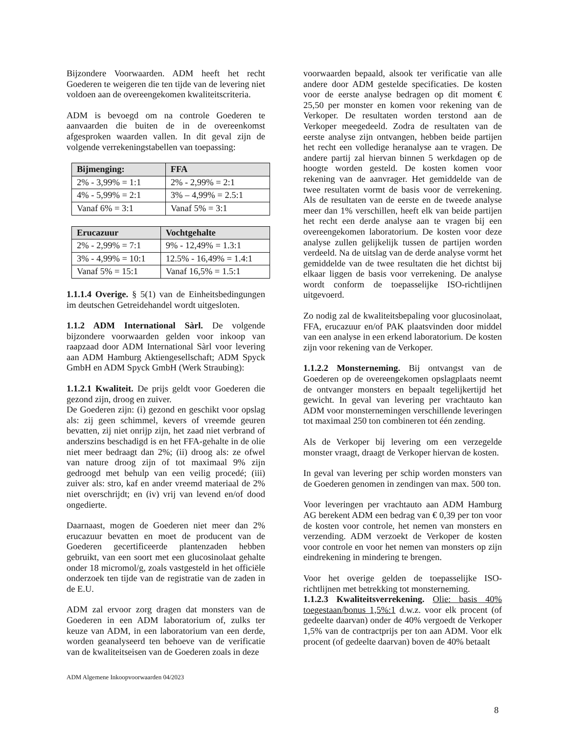Bijzondere Voorwaarden. ADM heeft het recht Goederen te weigeren die ten tijde van de levering niet voldoen aan de overeengekomen kwaliteitscriteria.
ADM is bevoegd om na controle Goederen te aanvaarden die buiten de in de overeenkomst afgesproken waarden vallen. In dit geval zijn de volgende verrekeningstabellen van toepassing:
| Bijmenging: | FFA |
| --- | --- |
| 2% - 3,99% = 1:1 | 2% - 2,99% = 2:1 |
| 4% - 5,99% = 2:1 | 3% – 4,99% = 2.5:1 |
| Vanaf 6% = 3:1 | Vanaf 5% = 3:1 |
| Erucazuur | Vochtgehalte |
| --- | --- |
| 2% - 2,99% = 7:1 | 9% - 12,49% = 1.3:1 |
| 3% - 4,99% = 10:1 | 12.5% - 16,49% = 1.4:1 |
| Vanaf 5% = 15:1 | Vanaf 16,5% = 1.5:1 |
1.1.1.4 Overige. § 5(1) van de Einheitsbedingungen im deutschen Getreidehandel wordt uitgesloten.
1.1.2 ADM International Sàrl. De volgende bijzondere voorwaarden gelden voor inkoop van raapzaad door ADM International Sàrl voor levering aan ADM Hamburg Aktiengesellschaft; ADM Spyck GmbH en ADM Spyck GmbH (Werk Straubing):
1.1.2.1 Kwaliteit. De prijs geldt voor Goederen die gezond zijn, droog en zuiver.
De Goederen zijn: (i) gezond en geschikt voor opslag als: zij geen schimmel, kevers of vreemde geuren bevatten, zij niet onrijp zijn, het zaad niet verbrand of anderszins beschadigd is en het FFA-gehalte in de olie niet meer bedraagt dan 2%; (ii) droog als: ze ofwel van nature droog zijn of tot maximaal 9% zijn gedroogd met behulp van een veilig procedé; (iii) zuiver als: stro, kaf en ander vreemd materiaal de 2% niet overschrijdt; en (iv) vrij van levend en/of dood ongedierte.
Daarnaast, mogen de Goederen niet meer dan 2% erucazuur bevatten en moet de producent van de Goederen gecertificeerde plantenzaden hebben gebruikt, van een soort met een glucosinolaat gehalte onder 18 micromol/g, zoals vastgesteld in het officiële onderzoek ten tijde van de registratie van de zaden in de E.U.
ADM zal ervoor zorg dragen dat monsters van de Goederen in een ADM laboratorium of, zulks ter keuze van ADM, in een laboratorium van een derde, worden geanalyseerd ten behoeve van de verificatie van de kwaliteitseisen van de Goederen zoals in deze
voorwaarden bepaald, alsook ter verificatie van alle andere door ADM gestelde specificaties. De kosten voor de eerste analyse bedragen op dit moment € 25,50 per monster en komen voor rekening van de Verkoper. De resultaten worden terstond aan de Verkoper meegedeeld. Zodra de resultaten van de eerste analyse zijn ontvangen, hebben beide partijen het recht een volledige heranalyse aan te vragen. De andere partij zal hiervan binnen 5 werkdagen op de hoogte worden gesteld. De kosten komen voor rekening van de aanvrager. Het gemiddelde van de twee resultaten vormt de basis voor de verrekening. Als de resultaten van de eerste en de tweede analyse meer dan 1% verschillen, heeft elk van beide partijen het recht een derde analyse aan te vragen bij een overeengekomen laboratorium. De kosten voor deze analyse zullen gelijkelijk tussen de partijen worden verdeeld. Na de uitslag van de derde analyse vormt het gemiddelde van de twee resultaten die het dichtst bij elkaar liggen de basis voor verrekening. De analyse wordt conform de toepasselijke ISO-richtlijnen uitgevoerd.
Zo nodig zal de kwaliteitsbepaling voor glucosinolaat, FFA, erucazuur en/of PAK plaatsvinden door middel van een analyse in een erkend laboratorium. De kosten zijn voor rekening van de Verkoper.
1.1.2.2 Monsterneming. Bij ontvangst van de Goederen op de overeengekomen opslagplaats neemt de ontvanger monsters en bepaalt tegelijkertijd het gewicht. In geval van levering per vrachtauto kan ADM voor monsternemingen verschillende leveringen tot maximaal 250 ton combineren tot één zending.
Als de Verkoper bij levering om een verzegelde monster vraagt, draagt de Verkoper hiervan de kosten.
In geval van levering per schip worden monsters van de Goederen genomen in zendingen van max. 500 ton.
Voor leveringen per vrachtauto aan ADM Hamburg AG berekent ADM een bedrag van € 0,39 per ton voor de kosten voor controle, het nemen van monsters en verzending. ADM verzoekt de Verkoper de kosten voor controle en voor het nemen van monsters op zijn eindrekening in mindering te brengen.
Voor het overige gelden de toepasselijke ISO-richtlijnen met betrekking tot monsterneming.
1.1.2.3 Kwaliteitsverrekening. Olie: basis 40% toegestaan/bonus 1,5%:1 d.w.z. voor elk procent (of gedeelte daarvan) onder de 40% vergoedt de Verkoper 1,5% van de contractprijs per ton aan ADM. Voor elk procent (of gedeelte daarvan) boven de 40% betaalt
ADM Algemene Inkoopvoorwaarden 04/2023
8